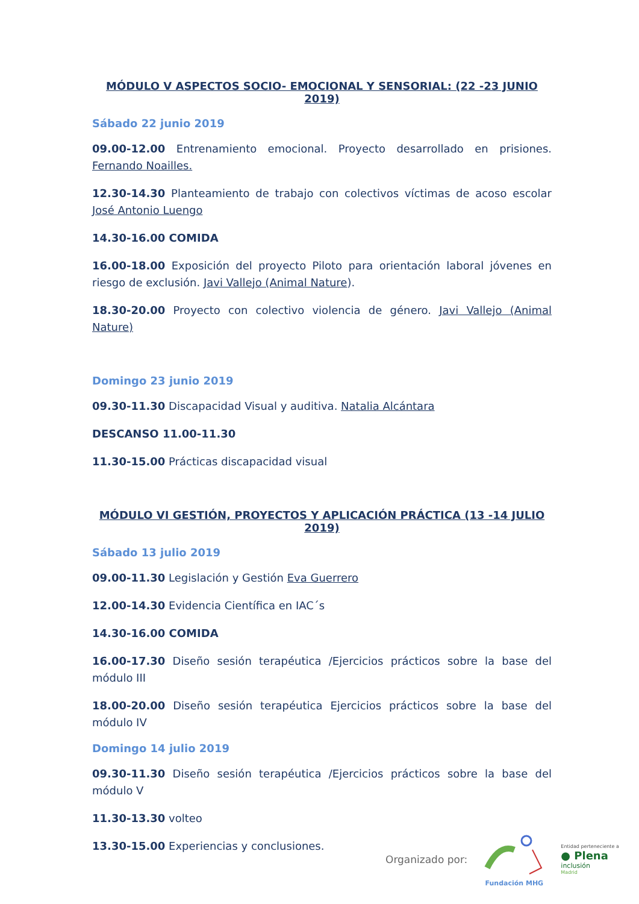MÓDULO V ASPECTOS SOCIO- EMOCIONAL Y SENSORIAL: (22 -23 JUNIO 2019)
Sábado 22 junio 2019
09.00-12.00 Entrenamiento emocional. Proyecto desarrollado en prisiones. Fernando Noailles.
12.30-14.30 Planteamiento de trabajo con colectivos víctimas de acoso escolar José Antonio Luengo
14.30-16.00 COMIDA
16.00-18.00 Exposición del proyecto Piloto para orientación laboral jóvenes en riesgo de exclusión. Javi Vallejo (Animal Nature).
18.30-20.00 Proyecto con colectivo violencia de género. Javi Vallejo (Animal Nature)
Domingo 23 junio 2019
09.30-11.30 Discapacidad Visual y auditiva. Natalia Alcántara
DESCANSO 11.00-11.30
11.30-15.00 Prácticas discapacidad visual
MÓDULO VI GESTIÓN, PROYECTOS Y APLICACIÓN PRÁCTICA (13 -14 JULIO 2019)
Sábado 13 julio 2019
09.00-11.30 Legislación y Gestión Eva Guerrero
12.00-14.30 Evidencia Científica en IAC´s
14.30-16.00 COMIDA
16.00-17.30 Diseño sesión terapéutica /Ejercicios prácticos sobre la base del módulo III
18.00-20.00 Diseño sesión terapéutica Ejercicios prácticos sobre la base del módulo IV
Domingo 14 julio 2019
09.30-11.30 Diseño sesión terapéutica /Ejercicios prácticos sobre la base del módulo V
11.30-13.30 volteo
13.30-15.00 Experiencias y conclusiones.
Organizado por:
Fundación MHG
Entidad perteneciente a
● Plena
inclusión
Madrid